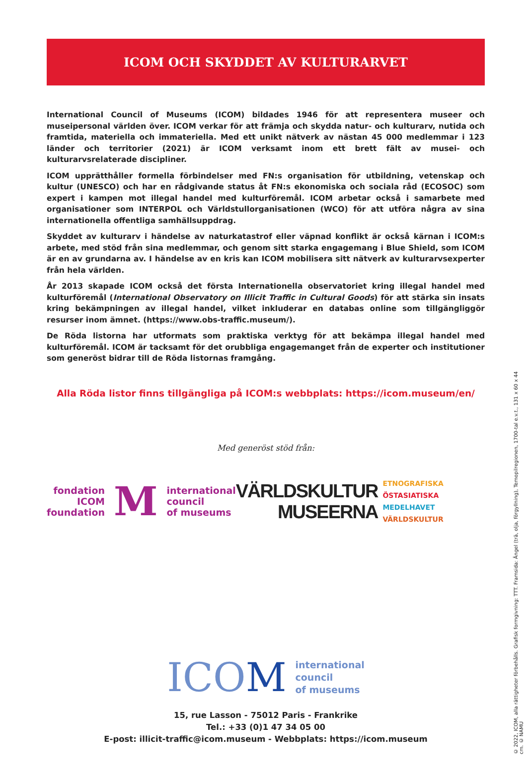ICOM OCH SKYDDET AV KULTURARVET
International Council of Museums (ICOM) bildades 1946 för att representera museer och museipersonal världen över. ICOM verkar för att främja och skydda natur- och kulturarv, nutida och framtida, materiella och immateriella. Med ett unikt nätverk av nästan 45 000 medlemmar i 123 länder och territorier (2021) är ICOM verksamt inom ett brett fält av musei- och kulturarvsrelaterade discipliner.
ICOM upprätthåller formella förbindelser med FN:s organisation för utbildning, vetenskap och kultur (UNESCO) och har en rådgivande status åt FN:s ekonomiska och sociala råd (ECOSOC) som expert i kampen mot illegal handel med kulturföremål. ICOM arbetar också i samarbete med organisationer som INTERPOL och Världstullorganisationen (WCO) för att utföra några av sina internationella offentliga samhällsuppdrag.
Skyddet av kulturarv i händelse av naturkatastrof eller väpnad konflikt är också kärnan i ICOM:s arbete, med stöd från sina medlemmar, och genom sitt starka engagemang i Blue Shield, som ICOM är en av grundarna av. I händelse av en kris kan ICOM mobilisera sitt nätverk av kulturarvsexperter från hela världen.
År 2013 skapade ICOM också det första Internationella observatoriet kring illegal handel med kulturföremål (International Observatory on Illicit Traffic in Cultural Goods) för att stärka sin insats kring bekämpningen av illegal handel, vilket inkluderar en databas online som tillgängliggör resurser inom ämnet. (https://www.obs-traffic.museum/).
De Röda listorna har utformats som praktiska verktyg för att bekämpa illegal handel med kulturföremål. ICOM är tacksamt för det orubbliga engagemanget från de experter och institutioner som generöst bidrar till de Röda listornas framgång.
Alla Röda listor finns tillgängliga på ICOM:s webbplats: https://icom.museum/en/
Med generöst stöd från:
fondation
ICOM
foundation
M
international
council
of museums
VÄRLDSKULTUR
MUSEERNA
ETNOGRAFISKA
ÖSTASIATISKA
MEDELHAVET
VÄRLDSKULTUR
ICOM
international
council
of museums
15, rue Lasson - 75012 Paris - Frankrike
Tel.: +33 (0)1 47 34 05 00
E-post: illicit-traffic@icom.museum - Webbplats: https://icom.museum
© 2022, ICOM, alla rättigheter förbehålls. Grafisk formgivning: TTT. Framsida: Ängel (trä, olja, förgyllning), Temopilregionen, 1700-tal e.v.t., 131 x 60 x 44 cm. © NAMU